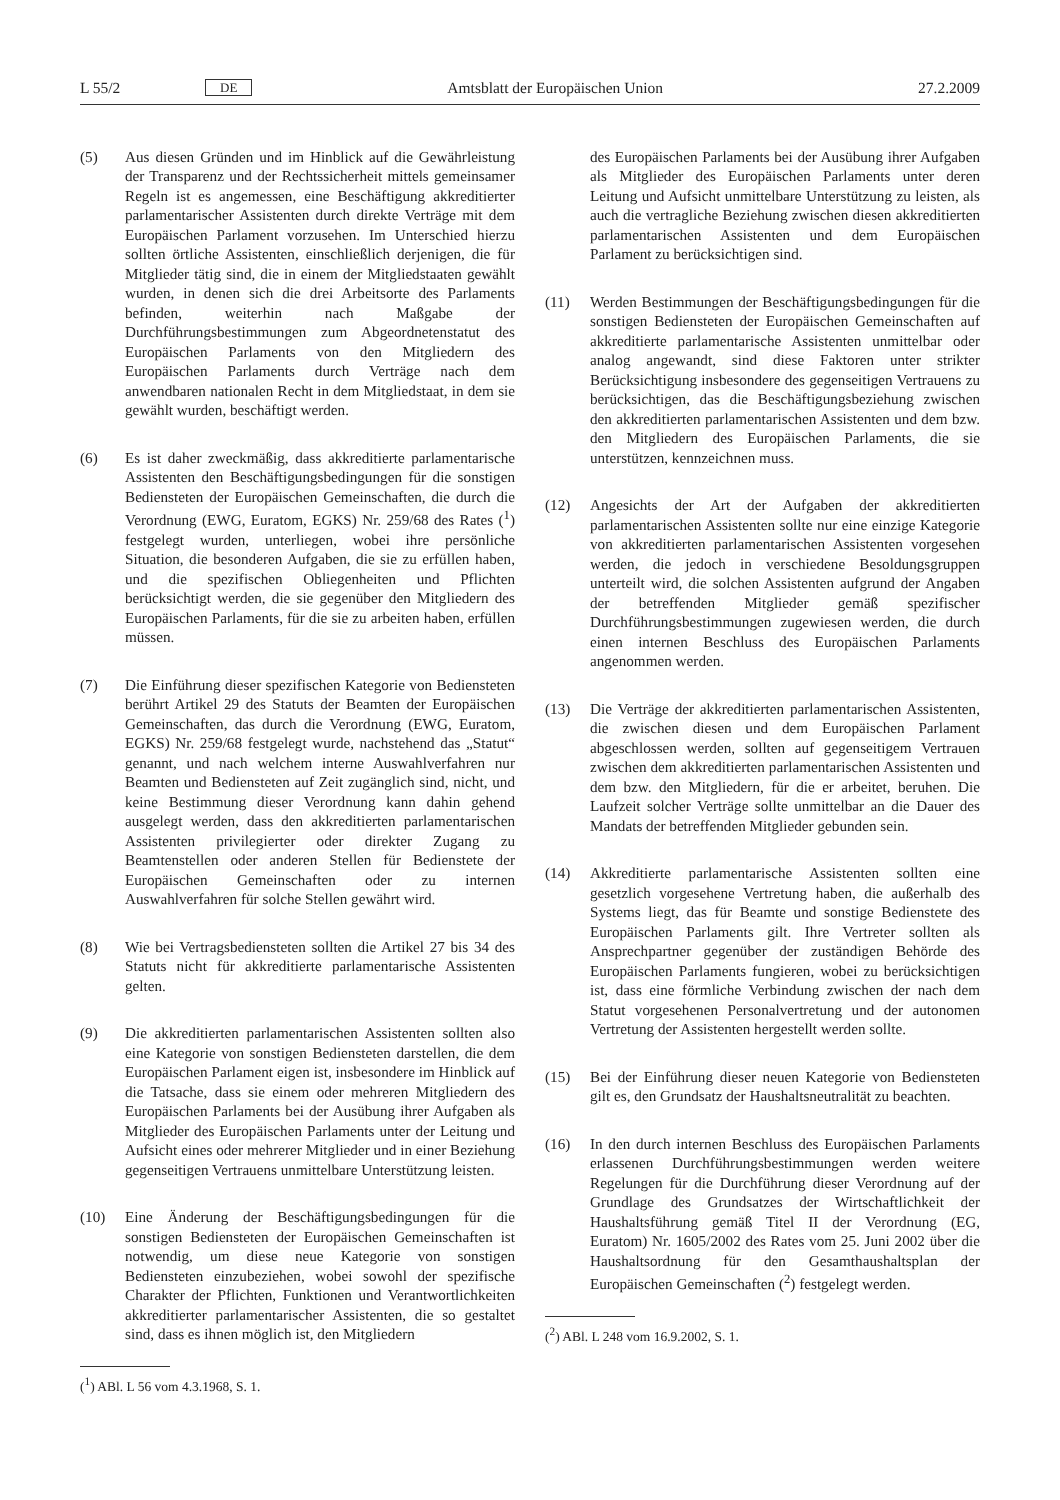L 55/2 DE Amtsblatt der Europäischen Union 27.2.2009
(5) Aus diesen Gründen und im Hinblick auf die Gewährleistung der Transparenz und der Rechtssicherheit mittels gemeinsamer Regeln ist es angemessen, eine Beschäftigung akkreditierter parlamentarischer Assistenten durch direkte Verträge mit dem Europäischen Parlament vorzusehen. Im Unterschied hierzu sollten örtliche Assistenten, einschließlich derjenigen, die für Mitglieder tätig sind, die in einem der Mitgliedstaaten gewählt wurden, in denen sich die drei Arbeitsorte des Parlaments befinden, weiterhin nach Maßgabe der Durchführungsbestimmungen zum Abgeordnetenstatut des Europäischen Parlaments von den Mitgliedern des Europäischen Parlaments durch Verträge nach dem anwendbaren nationalen Recht in dem Mitgliedstaat, in dem sie gewählt wurden, beschäftigt werden.
(6) Es ist daher zweckmäßig, dass akkreditierte parlamentarische Assistenten den Beschäftigungsbedingungen für die sonstigen Bediensteten der Europäischen Gemeinschaften, die durch die Verordnung (EWG, Euratom, EGKS) Nr. 259/68 des Rates (<sup>1</sup>) festgelegt wurden, unterliegen, wobei ihre persönliche Situation, die besonderen Aufgaben, die sie zu erfüllen haben, und die spezifischen Obliegenheiten und Pflichten berücksichtigt werden, die sie gegenüber den Mitgliedern des Europäischen Parlaments, für die sie zu arbeiten haben, erfüllen müssen.
(7) Die Einführung dieser spezifischen Kategorie von Bediensteten berührt Artikel 29 des Statuts der Beamten der Europäischen Gemeinschaften, das durch die Verordnung (EWG, Euratom, EGKS) Nr. 259/68 festgelegt wurde, nachstehend das „Statut“ genannt, und nach welchem interne Auswahlverfahren nur Beamten und Bediensteten auf Zeit zugänglich sind, nicht, und keine Bestimmung dieser Verordnung kann dahin gehend ausgelegt werden, dass den akkreditierten parlamentarischen Assistenten privilegierter oder direkter Zugang zu Beamtenstellen oder anderen Stellen für Bedienstete der Europäischen Gemeinschaften oder zu internen Auswahlverfahren für solche Stellen gewährt wird.
(8) Wie bei Vertragsbediensteten sollten die Artikel 27 bis 34 des Statuts nicht für akkreditierte parlamentarische Assistenten gelten.
(9) Die akkreditierten parlamentarischen Assistenten sollten also eine Kategorie von sonstigen Bediensteten darstellen, die dem Europäischen Parlament eigen ist, insbesondere im Hinblick auf die Tatsache, dass sie einem oder mehreren Mitgliedern des Europäischen Parlaments bei der Ausübung ihrer Aufgaben als Mitglieder des Europäischen Parlaments unter der Leitung und Aufsicht eines oder mehrerer Mitglieder und in einer Beziehung gegenseitigen Vertrauens unmittelbare Unterstützung leisten.
(10) Eine Änderung der Beschäftigungsbedingungen für die sonstigen Bediensteten der Europäischen Gemeinschaften ist notwendig, um diese neue Kategorie von sonstigen Bediensteten einzubeziehen, wobei sowohl der spezifische Charakter der Pflichten, Funktionen und Verantwortlichkeiten akkreditierter parlamentarischer Assistenten, die so gestaltet sind, dass es ihnen möglich ist, den Mitgliedern
(<sup>1</sup>) ABl. L 56 vom 4.3.1968, S. 1.
des Europäischen Parlaments bei der Ausübung ihrer Aufgaben als Mitglieder des Europäischen Parlaments unter deren Leitung und Aufsicht unmittelbare Unterstützung zu leisten, als auch die vertragliche Beziehung zwischen diesen akkreditierten parlamentarischen Assistenten und dem Europäischen Parlament zu berücksichtigen sind.
(11) Werden Bestimmungen der Beschäftigungsbedingungen für die sonstigen Bediensteten der Europäischen Gemeinschaften auf akkreditierte parlamentarische Assistenten unmittelbar oder analog angewandt, sind diese Faktoren unter strikter Berücksichtigung insbesondere des gegenseitigen Vertrauens zu berücksichtigen, das die Beschäftigungsbeziehung zwischen den akkreditierten parlamentarischen Assistenten und dem bzw. den Mitgliedern des Europäischen Parlaments, die sie unterstützen, kennzeichnen muss.
(12) Angesichts der Art der Aufgaben der akkreditierten parlamentarischen Assistenten sollte nur eine einzige Kategorie von akkreditierten parlamentarischen Assistenten vorgesehen werden, die jedoch in verschiedene Besoldungsgruppen unterteilt wird, die solchen Assistenten aufgrund der Angaben der betreffenden Mitglieder gemäß spezifischer Durchführungsbestimmungen zugewiesen werden, die durch einen internen Beschluss des Europäischen Parlaments angenommen werden.
(13) Die Verträge der akkreditierten parlamentarischen Assistenten, die zwischen diesen und dem Europäischen Parlament abgeschlossen werden, sollten auf gegenseitigem Vertrauen zwischen dem akkreditierten parlamentarischen Assistenten und dem bzw. den Mitgliedern, für die er arbeitet, beruhen. Die Laufzeit solcher Verträge sollte unmittelbar an die Dauer des Mandats der betreffenden Mitglieder gebunden sein.
(14) Akkreditierte parlamentarische Assistenten sollten eine gesetzlich vorgesehene Vertretung haben, die außerhalb des Systems liegt, das für Beamte und sonstige Bedienstete des Europäischen Parlaments gilt. Ihre Vertreter sollten als Ansprechpartner gegenüber der zuständigen Behörde des Europäischen Parlaments fungieren, wobei zu berücksichtigen ist, dass eine förmliche Verbindung zwischen der nach dem Statut vorgesehenen Personalvertretung und der autonomen Vertretung der Assistenten hergestellt werden sollte.
(15) Bei der Einführung dieser neuen Kategorie von Bediensteten gilt es, den Grundsatz der Haushaltsneutralität zu beachten.
(16) In den durch internen Beschluss des Europäischen Parlaments erlassenen Durchführungsbestimmungen werden weitere Regelungen für die Durchführung dieser Verordnung auf der Grundlage des Grundsatzes der Wirtschaftlichkeit der Haushaltsführung gemäß Titel II der Verordnung (EG, Euratom) Nr. 1605/2002 des Rates vom 25. Juni 2002 über die Haushaltsordnung für den Gesamthaushaltsplan der Europäischen Gemeinschaften (<sup>2</sup>) festgelegt werden.
(<sup>2</sup>) ABl. L 248 vom 16.9.2002, S. 1.